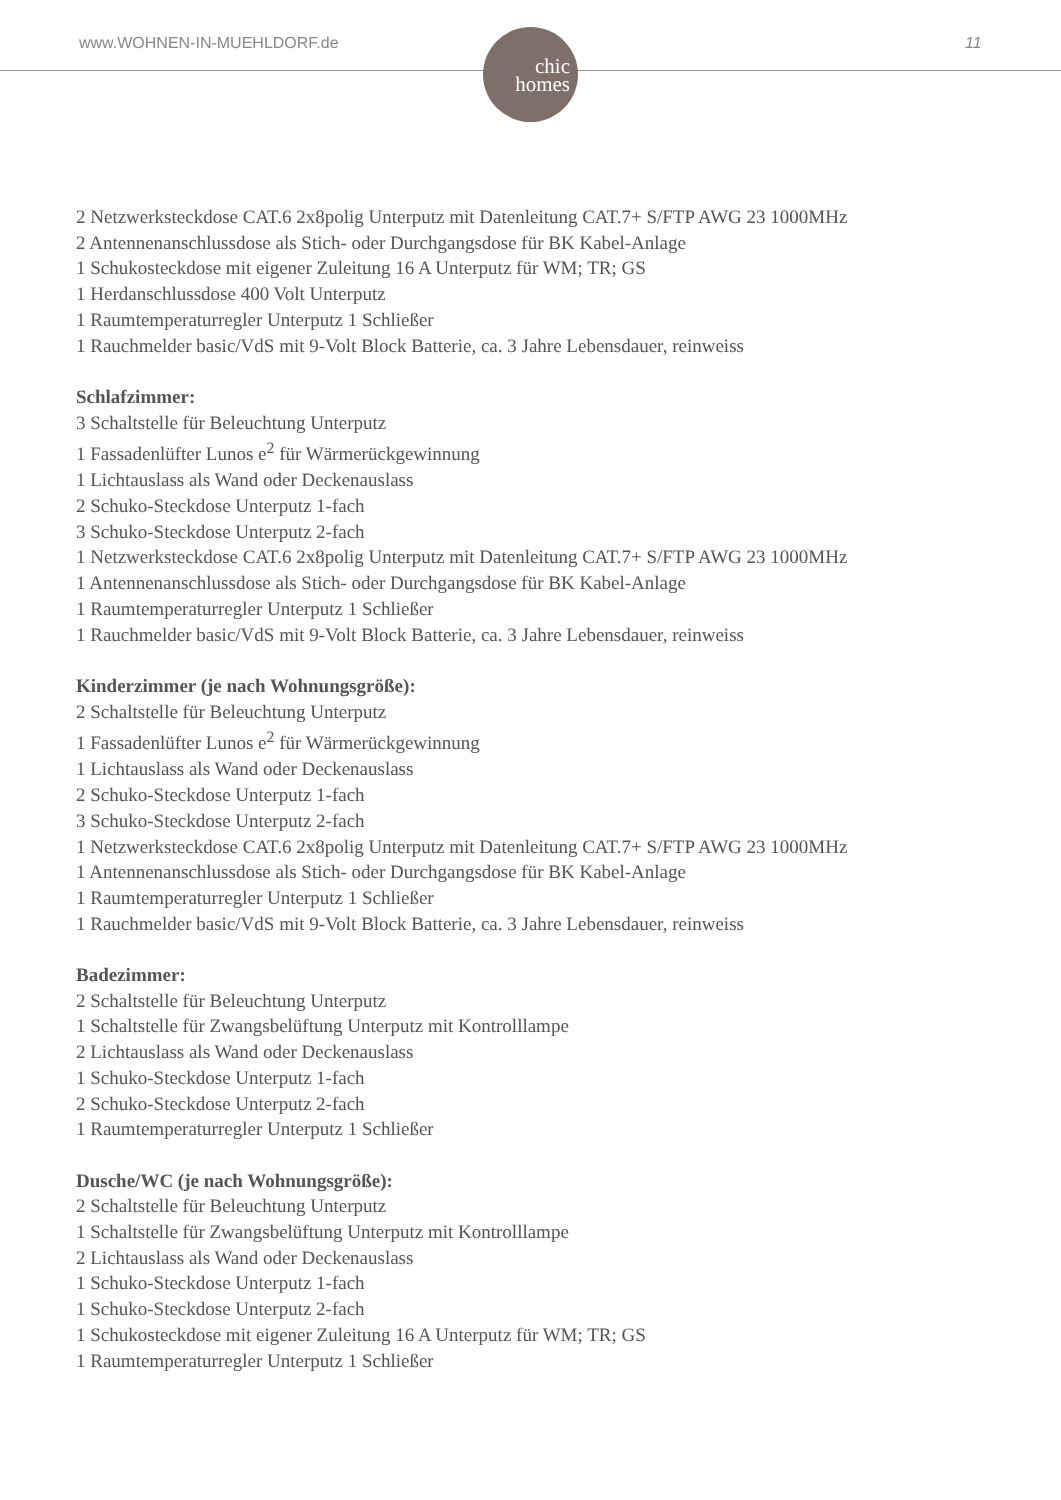www.WOHNEN-IN-MUEHLDORF.de 11
chic
homes
2 Netzwerksteckdose CAT.6 2x8polig Unterputz mit Datenleitung CAT.7+ S/FTP AWG 23 1000MHz
2 Antennenanschlussdose als Stich- oder Durchgangsdose für BK Kabel-Anlage
1 Schukosteckdose mit eigener Zuleitung 16 A Unterputz für WM; TR; GS
1 Herdanschlussdose 400 Volt Unterputz
1 Raumtemperaturregler Unterputz 1 Schließer
1 Rauchmelder basic/VdS mit 9-Volt Block Batterie, ca. 3 Jahre Lebensdauer, reinweiss
Schlafzimmer:
3 Schaltstelle für Beleuchtung Unterputz
1 Fassadenlüfter Lunos e<sup>2</sup> für Wärmerückgewinnung
1 Lichtauslass als Wand oder Deckenauslass
2 Schuko-Steckdose Unterputz 1-fach
3 Schuko-Steckdose Unterputz 2-fach
1 Netzwerksteckdose CAT.6 2x8polig Unterputz mit Datenleitung CAT.7+ S/FTP AWG 23 1000MHz
1 Antennenanschlussdose als Stich- oder Durchgangsdose für BK Kabel-Anlage
1 Raumtemperaturregler Unterputz 1 Schließer
1 Rauchmelder basic/VdS mit 9-Volt Block Batterie, ca. 3 Jahre Lebensdauer, reinweiss
Kinderzimmer (je nach Wohnungsgröße):
2 Schaltstelle für Beleuchtung Unterputz
1 Fassadenlüfter Lunos e<sup>2</sup> für Wärmerückgewinnung
1 Lichtauslass als Wand oder Deckenauslass
2 Schuko-Steckdose Unterputz 1-fach
3 Schuko-Steckdose Unterputz 2-fach
1 Netzwerksteckdose CAT.6 2x8polig Unterputz mit Datenleitung CAT.7+ S/FTP AWG 23 1000MHz
1 Antennenanschlussdose als Stich- oder Durchgangsdose für BK Kabel-Anlage
1 Raumtemperaturregler Unterputz 1 Schließer
1 Rauchmelder basic/VdS mit 9-Volt Block Batterie, ca. 3 Jahre Lebensdauer, reinweiss
Badezimmer:
2 Schaltstelle für Beleuchtung Unterputz
1 Schaltstelle für Zwangsbelüftung Unterputz mit Kontrolllampe
2 Lichtauslass als Wand oder Deckenauslass
1 Schuko-Steckdose Unterputz 1-fach
2 Schuko-Steckdose Unterputz 2-fach
1 Raumtemperaturregler Unterputz 1 Schließer
Dusche/WC (je nach Wohnungsgröße):
2 Schaltstelle für Beleuchtung Unterputz
1 Schaltstelle für Zwangsbelüftung Unterputz mit Kontrolllampe
2 Lichtauslass als Wand oder Deckenauslass
1 Schuko-Steckdose Unterputz 1-fach
1 Schuko-Steckdose Unterputz 2-fach
1 Schukosteckdose mit eigener Zuleitung 16 A Unterputz für WM; TR; GS
1 Raumtemperaturregler Unterputz 1 Schließer